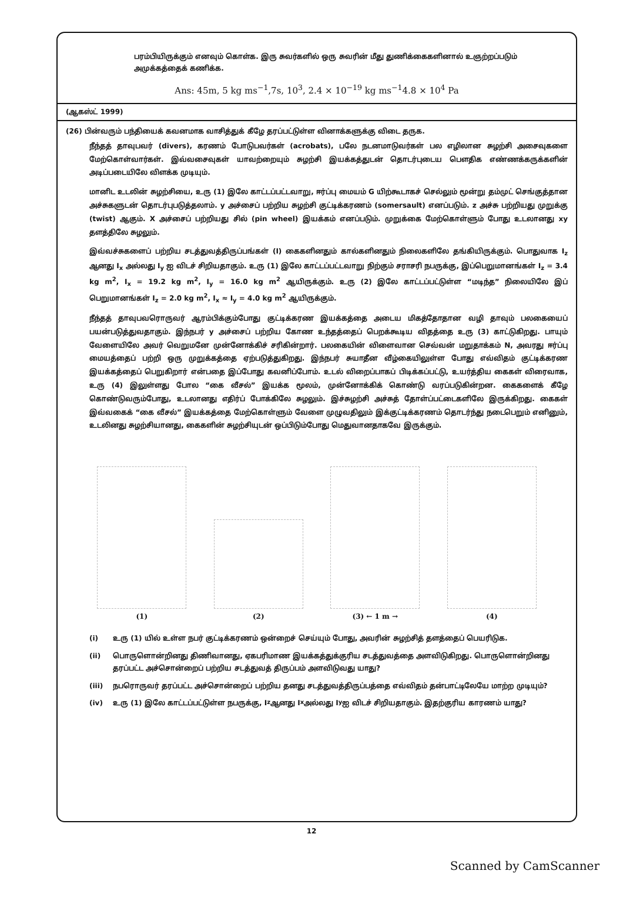பரம்பியிருக்கும் எனவும் கொள்க. இரு சுவர்களில் ஒரு சுவரின் மீது துணிக்கைகளினால் உஞற்றப்படும் அமுக்கத்தைக் கணிக்க.
Ans: 45m, 5 kg ms<sup>−1</sup>,7s, 10<sup>3</sup>, 2.4 × 10<sup>−19</sup> kg ms<sup>−1</sup>4.8 × 10<sup>4</sup> Pa
(ஆகஸ்ட் 1999)
(26) பின்வரும் பந்தியைக் கவனமாக வாசித்துக் கீழே தரப்பட்டுள்ள வினாக்களுக்கு விடை தருக.
நீந்தத் தாவுபவர் (divers), கரணம் போடுபவர்கள் (acrobats), பலே நடனமாடுவர்கள் பல எழிலான சுழற்சி அசைவுகளை மேற்கொள்வார்கள். இவ்வசைவுகள் யாவற்றையும் சுழற்சி இயக்கத்துடன் தொடர்புடைய பௌதிக எண்ணக்கருக்களின் அடிப்படையிலே விளக்க முடியும்.
மானிட உடலின் சுழற்சியை, உரு (1) இலே காட்டப்பட்டவாறு, ஈர்ப்பு மையம் G யிற்கூடாகச் செல்லும் மூன்று தம்முட் செங்குத்தான அச்சுகளுடன் தொடர்புபடுத்தலாம். y அச்சைப் பற்றிய சுழற்சி குட்டிக்கரணம் (somersault) எனப்படும். z அச்சு பற்றியது முறுக்கு (twist) ஆகும். X அச்சைப் பற்றியது சில் (pin wheel) இயக்கம் எனப்படும். முறுக்கை மேற்கொள்ளும் போது உடலானது xy தளத்திலே சுழலும்.
இவ்வச்சுகளைப் பற்றிய சடத்துவத்திருப்பங்கள் (I) கைகளினதும் கால்களினதும் நிலைகளிலே தங்கியிருக்கும். பொதுவாக I<sub>z</sub> ஆனது I<sub>x</sub> அல்லது I<sub>y</sub> ஐ விடச் சிறியதாகும். உரு (1) இலே காட்டப்பட்டவாறு நிற்கும் சராசரி நபருக்கு, இப்பெறுமானங்கள் I<sub>z</sub> = 3.4 kg m<sup>2</sup>, I<sub>x</sub> = 19.2 kg m<sup>2</sup>, I<sub>y</sub> = 16.0 kg m<sup>2</sup> ஆயிருக்கும். உரு (2) இலே காட்டப்பட்டுள்ள “மடிந்த” நிலையிலே இப் பெறுமானங்கள் I<sub>z</sub> = 2.0 kg m<sup>2</sup>, I<sub>x</sub> ≈ I<sub>y</sub> = 4.0 kg m<sup>2</sup> ஆயிருக்கும்.
நீந்தத் தாவுபவரொருவர் ஆரம்பிக்கும்போது குட்டிக்கரண இயக்கத்தை அடைய மிகத்தோதான வழி தாவும் பலகையைப் பயன்படுத்துவதாகும். இந்நபர் y அச்சைப் பற்றிய கோண உந்தத்தைப் பெறக்கூடிய விதத்தை உரு (3) காட்டுகிறது. பாயும் வேளையிலே அவர் வெறுமனே முன்னோக்கிச் சரிகின்றார். பலகையின் விளைவான செவ்வன் மறுதாக்கம் N, அவரது ஈர்ப்பு மையத்தைப் பற்றி ஒரு முறுக்கத்தை ஏற்படுத்துகிறது. இந்நபர் சுயாதீன வீழ்கையிலுள்ள போது எவ்விதம் குட்டிக்கரண இயக்கத்தைப் பெறுகிறார் என்பதை இப்போது கவனிப்போம். உடல் விறைப்பாகப் பிடிக்கப்பட்டு, உயர்த்திய கைகள் விரைவாக, உரு (4) இலுள்ளது போல “கை வீசல்” இயக்க மூலம், முன்னோக்கிக் கொண்டு வரப்படுகின்றன. கைகளைக் கீழே கொண்டுவரும்போது, உடலானது எதிர்ப் போக்கிலே சுழலும். இச்சுழற்சி அச்சுத் தோள்ப்பட்டைகளிலே இருக்கிறது. கைகள் இவ்வகைக் “கை வீசல்” இயக்கத்தை மேற்கொள்ளும் வேளை முழுவதிலும் இக்குட்டிக்கரணம் தொடர்ந்து நடைபெறும் எனினும், உடலினது சுழற்சியானது, கைகளின் சுழற்சியுடன் ஒப்பிடும்போது மெதுவானதாகவே இருக்கும்.
(1)
(2)
(3) ← 1 m →
(4)
(i) உரு (1) யில் உள்ள நபர் குட்டிக்கரணம் ஒன்றைச் செய்யும் போது, அவரின் சுழற்சித் தளத்தைப் பெயரிடுக.
(ii) பொருளொன்றினது திணிவானது, ஏகபரிமாண இயக்கத்துக்குரிய சடத்துவத்தை அளவிடுகிறது. பொருளொன்றினது தரப்பட்ட அச்சொன்றைப் பற்றிய சடத்துவத் திருப்பம் அளவிடுவது யாது?
(iii) நபரொருவர் தரப்பட்ட அச்சொன்றைப் பற்றிய தனது சடத்துவத்திருப்பத்தை எவ்விதம் தன்பாட்டிலேயே மாற்ற முடியும்?
(iv) உரு (1) இலே காட்டப்பட்டுள்ள நபருக்கு, I<sub>z</sub> ஆனது I<sub>x</sub> அல்லது I<sub>y</sub> ஐ விடச் சிறியதாகும். இதற்குரிய காரணம் யாது?
12
Scanned by CamScanner